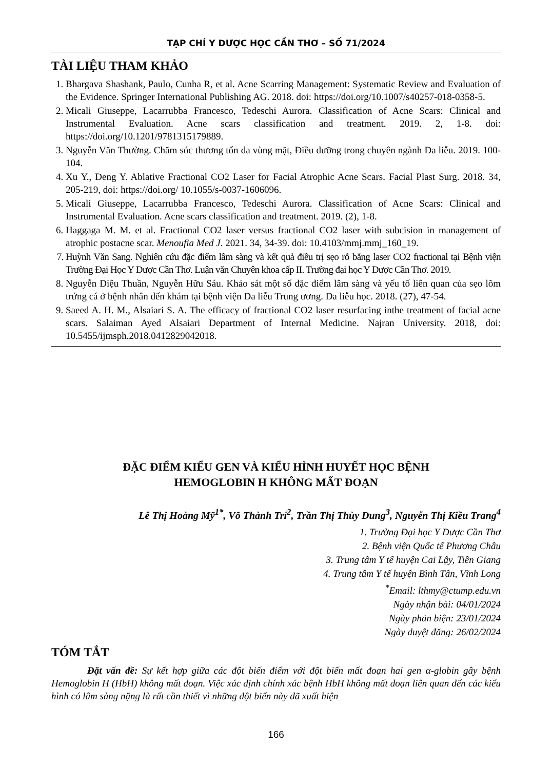TẠP CHÍ Y DƯỢC HỌC CẦN THƠ – SỐ 71/2024
TÀI LIỆU THAM KHẢO
1. Bhargava Shashank, Paulo, Cunha R, et al. Acne Scarring Management: Systematic Review and Evaluation of the Evidence. Springer International Publishing AG. 2018. doi: https://doi.org/10.1007/s40257-018-0358-5.
2. Micali Giuseppe, Lacarrubba Francesco, Tedeschi Aurora. Classification of Acne Scars: Clinical and Instrumental Evaluation. Acne scars classification and treatment. 2019. 2, 1-8. doi: https://doi.org/10.1201/9781315179889.
3. Nguyễn Văn Thường. Chăm sóc thương tổn da vùng mặt, Điều dưỡng trong chuyên ngành Da liễu. 2019. 100-104.
4. Xu Y., Deng Y. Ablative Fractional CO2 Laser for Facial Atrophic Acne Scars. Facial Plast Surg. 2018. 34, 205-219, doi: https://doi.org/ 10.1055/s-0037-1606096.
5. Micali Giuseppe, Lacarrubba Francesco, Tedeschi Aurora. Classification of Acne Scars: Clinical and Instrumental Evaluation. Acne scars classification and treatment. 2019. (2), 1-8.
6. Haggaga M. M. et al. Fractional CO2 laser versus fractional CO2 laser with subcision in management of atrophic postacne scar. Menoufia Med J. 2021. 34, 34-39. doi: 10.4103/mmj.mmj_160_19.
7. Huỳnh Văn Sang. Nghiên cứu đặc điểm lâm sàng và kết quả điều trị sẹo rỗ bằng laser CO2 fractional tại Bệnh viện Trường Đại Học Y Dược Cần Thơ. Luận văn Chuyên khoa cấp II. Trường đại học Y Dược Cần Thơ. 2019.
8. Nguyễn Diệu Thuần, Nguyễn Hữu Sáu. Khảo sát một số đặc điểm lâm sàng và yếu tố liên quan của sẹo lõm trứng cá ở bệnh nhân đến khám tại bệnh viện Da liễu Trung ương. Da liễu học. 2018. (27), 47-54.
9. Saeed A. H. M., Alsaiari S. A. The efficacy of fractional CO2 laser resurfacing inthe treatment of facial acne scars. Salaiman Ayed Alsaiari Department of Internal Medicine. Najran University. 2018, doi: 10.5455/ijmsph.2018.0412829042018.
ĐẶC ĐIỂM KIỂU GEN VÀ KIỂU HÌNH HUYẾT HỌC BỆNH
HEMOGLOBIN H KHÔNG MẤT ĐOẠN
Lê Thị Hoàng Mỹ<sup>1*</sup>, Võ Thành Trí<sup>2</sup>, Trần Thị Thùy Dung<sup>3</sup>, Nguyễn Thị Kiều Trang<sup>4</sup>
1. Trường Đại học Y Dược Cần Thơ
2. Bệnh viện Quốc tế Phương Châu
3. Trung tâm Y tế huyện Cai Lậy, Tiền Giang
4. Trung tâm Y tế huyện Bình Tân, Vĩnh Long
<sup>*</sup> Email: lthmy@ctump.edu.vn
Ngày nhận bài: 04/01/2024
Ngày phản biện: 23/01/2024
Ngày duyệt đăng: 26/02/2024
TÓM TẮT
Đặt vấn đề: Sự kết hợp giữa các đột biến điểm với đột biến mất đoạn hai gen α-globin gây bệnh Hemoglobin H (HbH) không mất đoạn. Việc xác định chính xác bệnh HbH không mất đoạn liên quan đến các kiểu hình có lâm sàng nặng là rất cần thiết vì những đột biến này đã xuất hiện
166